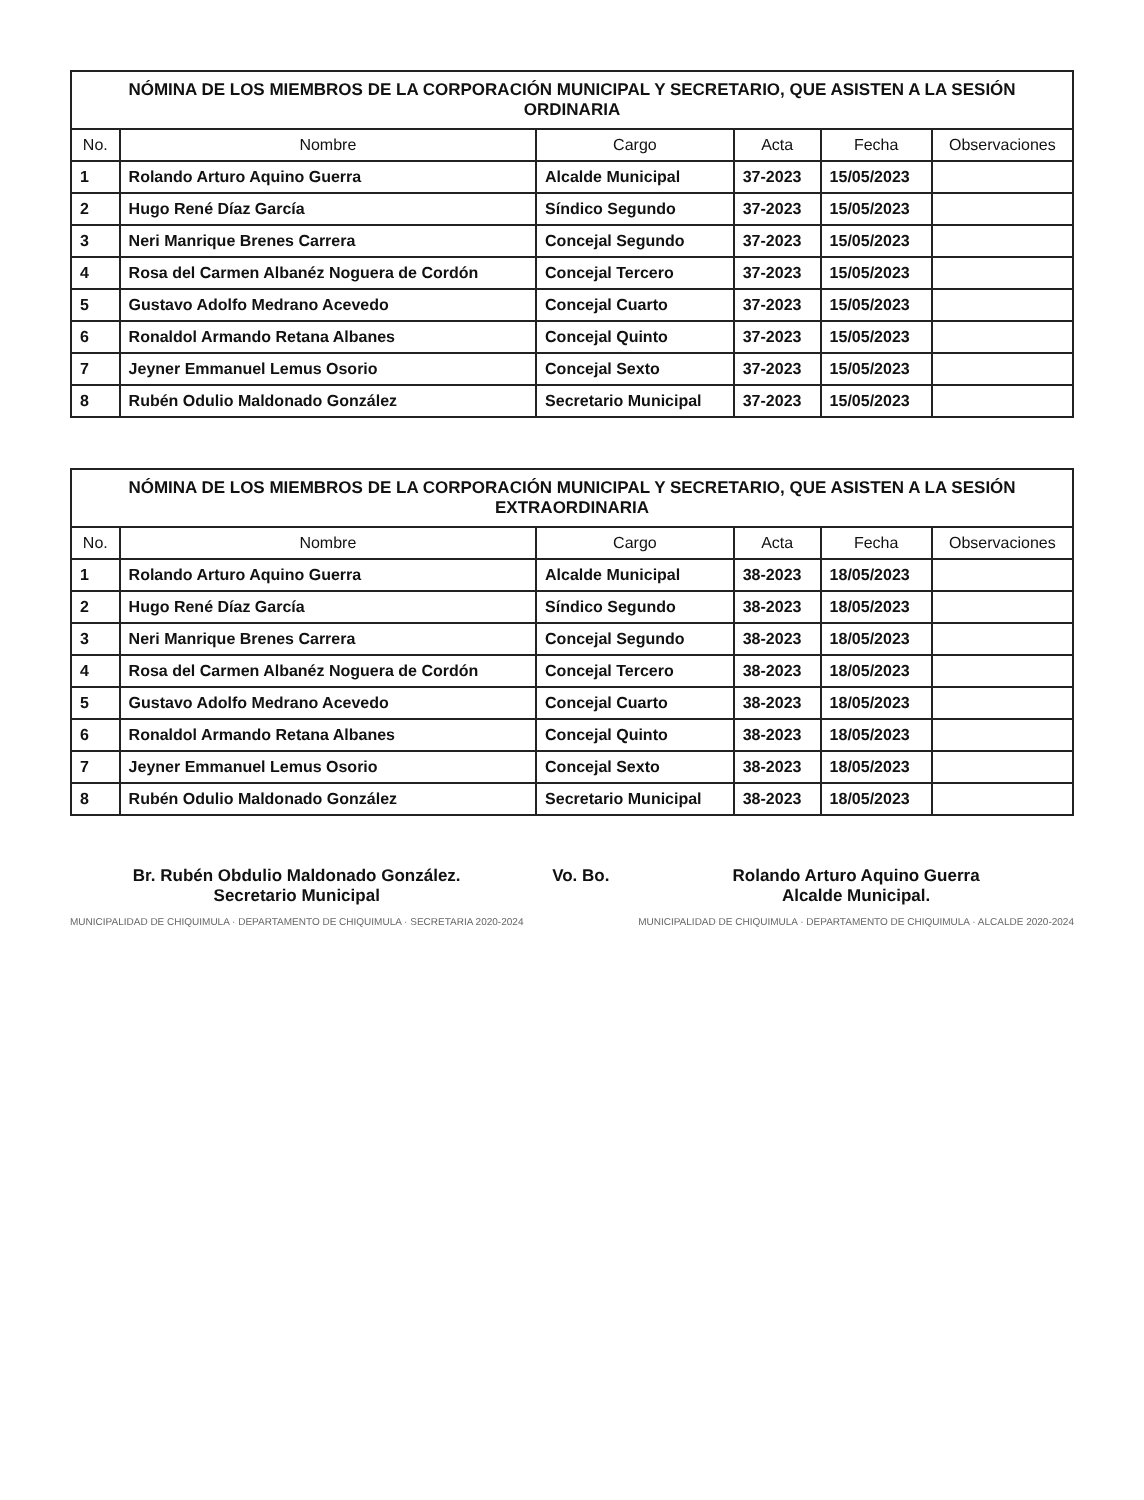NÓMINA DE LOS MIEMBROS DE LA CORPORACIÓN MUNICIPAL Y SECRETARIO, QUE ASISTEN A LA SESIÓN ORDINARIA
| No. | Nombre | Cargo | Acta | Fecha | Observaciones |
| --- | --- | --- | --- | --- | --- |
| 1 | Rolando Arturo Aquino Guerra | Alcalde Municipal | 37-2023 | 15/05/2023 | |
| 2 | Hugo René Díaz García | Síndico Segundo | 37-2023 | 15/05/2023 | |
| 3 | Neri Manrique Brenes Carrera | Concejal Segundo | 37-2023 | 15/05/2023 | |
| 4 | Rosa del Carmen Albanéz Noguera de Cordón | Concejal Tercero | 37-2023 | 15/05/2023 | |
| 5 | Gustavo Adolfo Medrano Acevedo | Concejal Cuarto | 37-2023 | 15/05/2023 | |
| 6 | Ronaldol Armando Retana Albanes | Concejal Quinto | 37-2023 | 15/05/2023 | |
| 7 | Jeyner Emmanuel Lemus Osorio | Concejal Sexto | 37-2023 | 15/05/2023 | |
| 8 | Rubén Odulio Maldonado González | Secretario Municipal | 37-2023 | 15/05/2023 | |
NÓMINA DE LOS MIEMBROS DE LA CORPORACIÓN MUNICIPAL Y SECRETARIO, QUE ASISTEN A LA SESIÓN EXTRAORDINARIA
| No. | Nombre | Cargo | Acta | Fecha | Observaciones |
| --- | --- | --- | --- | --- | --- |
| 1 | Rolando Arturo Aquino Guerra | Alcalde Municipal | 38-2023 | 18/05/2023 | |
| 2 | Hugo René Díaz García | Síndico Segundo | 38-2023 | 18/05/2023 | |
| 3 | Neri Manrique Brenes Carrera | Concejal Segundo | 38-2023 | 18/05/2023 | |
| 4 | Rosa del Carmen Albanéz Noguera de Cordón | Concejal Tercero | 38-2023 | 18/05/2023 | |
| 5 | Gustavo Adolfo Medrano Acevedo | Concejal Cuarto | 38-2023 | 18/05/2023 | |
| 6 | Ronaldol Armando Retana Albanes | Concejal Quinto | 38-2023 | 18/05/2023 | |
| 7 | Jeyner Emmanuel Lemus Osorio | Concejal Sexto | 38-2023 | 18/05/2023 | |
| 8 | Rubén Odulio Maldonado González | Secretario Municipal | 38-2023 | 18/05/2023 | |
Br. Rubén Obdulio Maldonado González.
Secretario Municipal
MUNICIPALIDAD DE CHIQUIMULA · DEPARTAMENTO DE CHIQUIMULA · SECRETARIA 2020-2024
Vo. Bo. Rolando Arturo Aquino Guerra
Alcalde Municipal.
MUNICIPALIDAD DE CHIQUIMULA · DEPARTAMENTO DE CHIQUIMULA · ALCALDE 2020-2024